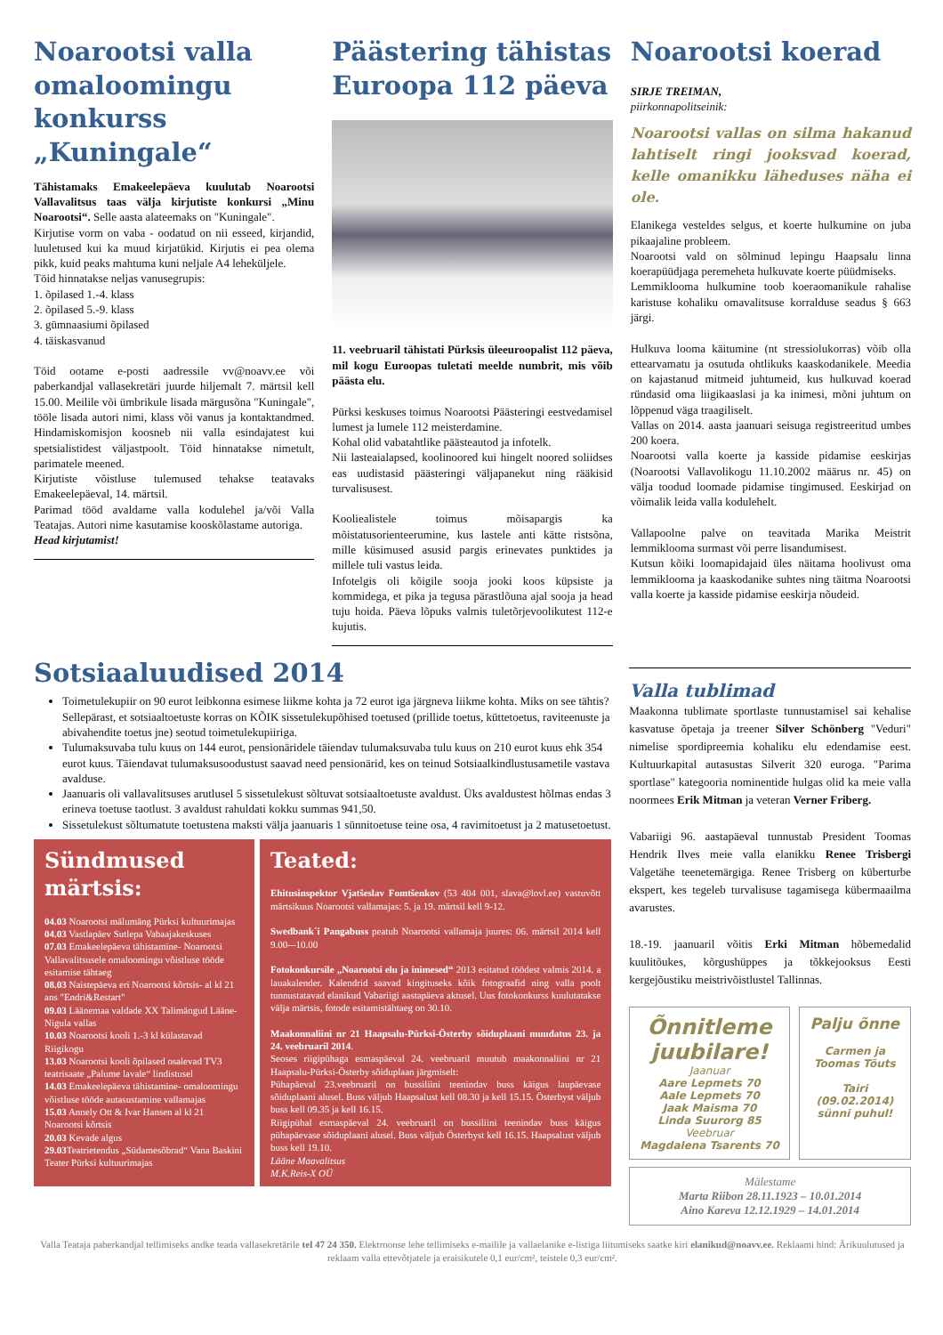Noarootsi valla omaloomingu konkurss „Kuningale“
Tähistamaks Emakeelepäeva kuulutab Noarootsi Vallavalitsus taas välja kirjutiste konkursi „Minu Noarootsi“. Selle aasta alateemaks on "Kuningale".
Kirjutise vorm on vaba - oodatud on nii esseed, kirjandid, luuletused kui ka muud kirjatükid. Kirjutis ei pea olema pikk, kuid peaks mahtuma kuni neljale A4 leheküljele.
Töid hinnatakse neljas vanusegrupis:
1. õpilased 1.-4. klass
2. õpilased 5.-9. klass
3. gümnaasiumi õpilased
4. täiskasvanud
Töid ootame e-posti aadressile vv@noavv.ee või paberkandjal vallasekretäri juurde hiljemalt 7. märtsil kell 15.00. Meilile või ümbrikule lisada märgusõna "Kuningale", tööle lisada autori nimi, klass või vanus ja kontaktandmed. Hindamiskomisjon koosneb nii valla esindajatest kui spetsialistidest väljastpoolt. Töid hinnatakse nimetult, parimatele meened.
Kirjutiste võistluse tulemused tehakse teatavaks Emakeelepäeval, 14. märtsil.
Parimad tööd avaldame valla kodulehel ja/või Valla Teatajas. Autori nime kasutamise kooskõlastame autoriga.
Head kirjutamist!
Päästering tähistas Euroopa 112 päeva
11. veebruaril tähistati Pürksis üleeuroopalist 112 päeva, mil kogu Euroopas tuletati meelde numbrit, mis võib päästa elu.
Pürksi keskuses toimus Noarootsi Päästeringi eestvedamisel lumest ja lumele 112 meisterdamine.
Kohal olid vabatahtlike päästeautod ja infotelk.
Nii lasteaialapsed, koolinoored kui hingelt noored soliidses eas uudistasid päästeringi väljapanekut ning rääkisid turvalisusest.
Kooliealistele toimus mõisapargis ka mõistatusorienteerumine, kus lastele anti kätte ristsõna, mille küsimused asusid pargis erinevates punktides ja millele tuli vastus leida.
Infotelgis oli kõigile sooja jooki koos küpsiste ja kommidega, et pika ja tegusa pärastlõuna ajal sooja ja head tuju hoida. Päeva lõpuks valmis tuletõrjevoolikutest 112-e kujutis.
Noarootsi koerad
SIRJE TREIMAN,
piirkonnapolitseinik:
Noarootsi vallas on silma hakanud lahtiselt ringi jooksvad koerad, kelle omanikku läheduses näha ei ole.
Elanikega vesteldes selgus, et koerte hulkumine on juba pikaajaline probleem.
Noarootsi vald on sõlminud lepingu Haapsalu linna koerapüüdjaga peremeheta hulkuvate koerte püüdmiseks.
Lemmiklooma hulkumine toob koeraomanikule rahalise karistuse kohaliku omavalitsuse korralduse seadus § 663 järgi.
Hulkuva looma käitumine (nt stressiolukorras) võib olla ettearvamatu ja osutuda ohtlikuks kaaskodanikele. Meedia on kajastanud mitmeid juhtumeid, kus hulkuvad koerad ründasid oma liigikaaslasi ja ka inimesi, mõni juhtum on lõppenud väga traagiliselt.
Vallas on 2014. aasta jaanuari seisuga registreeritud umbes 200 koera.
Noarootsi valla koerte ja kasside pidamise eeskirjas (Noarootsi Vallavolikogu 11.10.2002 määrus nr. 45) on välja toodud loomade pidamise tingimused. Eeskirjad on võimalik leida valla kodulehelt.
Vallapoolne palve on teavitada Marika Meistrit lemmiklooma surmast või perre lisandumisest.
Kutsun kõiki loomapidajaid üles näitama hoolivust oma lemmiklooma ja kaaskodanike suhtes ning täitma Noarootsi valla koerte ja kasside pidamise eeskirja nõudeid.
Sotsiaaluudised 2014
Toimetulekupiir on 90 eurot leibkonna esimese liikme kohta ja 72 eurot iga järgneva liikme kohta. Miks on see tähtis? Sellepärast, et sotsiaaltoetuste korras on KÕIK sissetulekupõhised toetused (prillide toetus, küttetoetus, raviteenuste ja abivahendite toetus jne) seotud toimetulekupiiriga.
Tulumaksuvaba tulu kuus on 144 eurot, pensionäridele täiendav tulumaksuvaba tulu kuus on 210 eurot kuus ehk 354 eurot kuus. Täiendavat tulumaksusoodustust saavad need pensionärid, kes on teinud Sotsiaalkindlustusametile vastava avalduse.
Jaanuaris oli vallavalitsuses arutlusel 5 sissetulekust sõltuvat sotsiaaltoetuste avaldust. Üks avaldustest hõlmas endas 3 erineva toetuse taotlust. 3 avaldust rahuldati kokku summas 941,50.
Sissetulekust sõltumatute toetustena maksti välja jaanuaris 1 sünnitoetuse teine osa, 4 ravimitoetust ja 2 matusetoetust.
Sündmused märtsis:
04.03 Noarootsi mälumäng Pürksi kultuurimajas
04.03 Vastlapäev Sutlepa Vabaajakeskuses
07.03 Emakeelepäeva tähistamine- Noarootsi Vallavalitsusele omaloomingu võistluse tööde esitamise tähtaeg
08.03 Naistepäeva eri Noarootsi kõrtsis- al kl 21 ans "Endri&Restart"
09.03 Läänemaa valdade XX Talimängud Lääne-Nigula vallas
10.03 Noarootsi kooli 1.-3 kl külastavad Riigikogu
13.03 Noarootsi kooli õpilased osalevad TV3 teatrisaate „Palume lavale“ lindistusel
14.03 Emakeelepäeva tähistamine- omaloomingu võistluse tööde autasustamine vallamajas
15.03 Annely Ott & Ivar Hansen al kl 21 Noarootsi kõrtsis
20.03 Kevade algus
29.03 Teatrietendus „Südamesõbrad“ Vana Baskini Teater Pürksi kultuurimajas
Teated:
Ehitusinspektor Vjatšeslav Fomtšenkov (53 404 001, slava@lovl.ee) vastuvõtt märtsikuus Noarootsi vallamajas: 5. ja 19. märtsil kell 9-12.
Swedbank´i Pangabuss peatub Noarootsi vallamaja juures: 06. märtsil 2014 kell 9.00-–10.00
Fotokonkursile „Noarootsi elu ja inimesed“ 2013 esitatud töödest valmis 2014. a lauakalender. Kalendrid saavad kingituseks kõik fotograafid ning valla poolt tunnustatavad elanikud Vabariigi aastapäeva aktusel. Uus fotokonkurss kuulutatakse välja märtsis, fotode esitamistähtaeg on 30.10.
Maakonnaliini nr 21 Haapsalu-Pürksi-Österby sõiduplaani muudatus 23. ja 24. veebruaril 2014.
Seoses riigipühaga esmaspäeval 24. veebruaril muutub maakonnaliini nr 21 Haapsalu-Pürksi-Österby sõiduplaan järgmiselt:
Pühapäeval 23.veebruaril on bussiliini teenindav buss käigus laupäevase sõiduplaani alusel. Buss väljub Haapsalust kell 08.30 ja kell 15.15. Österbyst väljub buss kell 09.35 ja kell 16.15.
Riigipühal esmaspäeval 24. veebruaril on bussiliini teenindav buss käigus pühapäevase sõiduplaani alusel. Buss väljub Österbyst kell 16.15. Haapsalust väljub buss kell 19.10.
Lääne Maavalitsus
M.K.Reis-X OÜ
Valla tublimad
Maakonna tublimate sportlaste tunnustamisel sai kehalise kasvatuse õpetaja ja treener Silver Schönberg "Veduri" nimelise spordipreemia kohaliku elu edendamise eest. Kultuurkapital autasustas Silverit 320 euroga. "Parima sportlase" kategooria nominentide hulgas olid ka meie valla noormees Erik Mitman ja veteran Verner Friberg.
Vabariigi 96. aastapäeval tunnustab President Toomas Hendrik Ilves meie valla elanikku Renee Trisbergi Valgetähe teenetemärgiga. Renee Trisberg on küberturbe ekspert, kes tegeleb turvalisuse tagamisega kübermaailma avarustes.
18.-19. jaanuaril võitis Erki Mitman hõbemedalid kuulitõukes, kõrgushüppes ja tõkkejooksus Eesti kergejõustiku meistrivõistlustel Tallinnas.
Õnnitleme juubilare!
Jaanuar
Aare Lepmets 70
Aale Lepmets 70
Jaak Maisma 70
Linda Suurorg 85
Veebruar
Magdalena Tsarents 70
Palju õnne
Carmen ja Toomas Tõuts
Tairi
(09.02.2014)
sünni puhul!
Mälestame
Marta Riibon 28.11.1923 – 10.01.2014
Aino Kareva 12.12.1929 – 14.01.2014
Valla Teataja paberkandjal tellimiseks andke teada vallasekretärile tel 47 24 350. Elektroonse lehe tellimiseks e-mailile ja vallaelanike e-listiga liitumiseks saatke kiri elanikud@noavv.ee. Reklaami hind: Ärikuulutused ja reklaam valla ettevõtjatele ja eraisikutele 0,1 eur/cm², teistele 0,3 eur/cm².